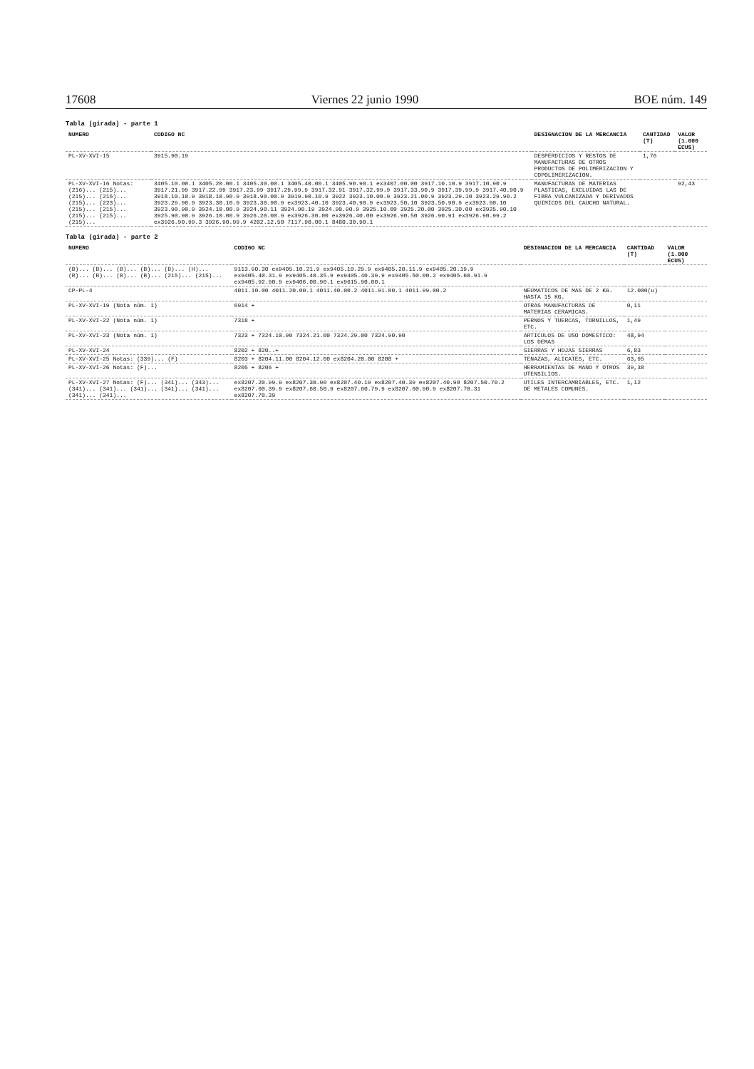17608 Viernes 22 junio 1990 BOE núm. 149
Tabla (girada) - parte 1
| NUMERO | CODIGO NC | DESIGNACION DE LA MERCANCIA | CANTIDAD (T) | VALOR (1.000 ECUS) |
| --- | --- | --- | --- | --- |
| PL-XV-XVI-15 | 3915.90.19 | DESPERDICIOS Y RESTOS DE MANUFACTURAS DE OTROS PRODUCTOS DE POLIMERIZACION Y COPOLIMERIZACION. | 1,76 | |
| PL-XV-XVI-16 Notas: (216)... (215)... (215)... (215)... (215)... (223)... (215)... (215)... (215)... (215)... (215)... | 3405.10.00.1 3405.20.00.1 3405.30.00.1 3405.40.00.1 3405.90.90.1 ex3407.00.00 3917.10.10.9 3917.10.90.9 3917.21.99 3917.22.99 3917.23.99 3917.29.99.9 3917.32.91 3917.32.99.9 3917.33.90.9 3917.39.99.9 3917.40.90.9 3918.10.10.9 3918.10.90.9 3918.90.00.9 3919.90.10.9 3922 3923.10.00.9 3923.21.00.9 3923.29.10 3923.29.90.2 3923.29.90.9 3923.30.10.9 3923.30.90.9 ex3923.40.10 3923.40.90.9 ex3923.50.10 3923.50.90.9 ex3923.90.10 3923.90.90.9 3924.10.00.9 3924.90.11 3924.90.19 3924.90.90.9 3925.10.00 3925.20.00 3925.30.00 ex3925.90.10 3925.90.90.9 3926.10.00.9 3926.20.00.9 ex3926.30.00 ex3926.40.00 ex3926.90.50 3926.90.91 ex3926.90.99.2 ex3926.90.99.3 3926.90.99.9 4202.12.50 7117.90.00.1 8480.30.90.1 | MANUFACTURAS DE MATERIAS PLASTICAS, EXCLUIDAS LAS DE FIBRA VULCANIZADA Y DERIVADOS QUIMICOS DEL CAUCHO NATURAL. | | 92,43 |
Tabla (girada) - parte 2
| NUMERO | CODIGO NC | DESIGNACION DE LA MERCANCIA | CANTIDAD (T) | VALOR (1.000 ECUS) |
| --- | --- | --- | --- | --- |
| (B)... (B)... (B)... (B)... (B)... (H)... (B)... (B)... (B)... (B)... (215)... (215)... | 9113.90.30 ex9405.10.21.9 ex9405.10.29.9 ex9405.20.11.9 ex9405.20.19.9 ex9405.40.31.9 ex9405.40.35.9 ex9405.40.39.9 ex9405.50.00.2 ex9405.60.91.9 ex9405.92.90.9 ex9406.00.90.1 ex9615.90.00.1 | | | |
| CP-PL-4 | 4011.10.00 4011.20.00.1 4011.40.00.2 4011.91.00.1 4011.99.00.2 | NEUMATICOS DE MAS DE 2 KG. HASTA 15 KG. | 12.000(u) | |
| PL-XV-XVI-19 (Nota núm. 1) | 6914 + | OTRAS MANUFACTURAS DE MATERIAS CERAMICAS. | 0,11 | |
| PL-XV-XVI-22 (Nota núm. 1) | 7318 + | PERNOS Y TUERCAS, TORNILLOS, ETC. | 1,49 | |
| PL-XV-XVI-23 (Nota núm. 1) | 7323 + 7324.10.90 7324.21.00 7324.29.00 7324.90.90 | ARTICULOS DE USO DOMESTICO: LOS DEMAS | 48,94 | |
| PL-XV-XVI-24 | 8202 + 820..+ | SIERRAS Y HOJAS SIERRAS | 6,83 | |
| PL-XV-XVI-25 Notas: (339)... (F) | 8203 + 8204.11.00 8204.12.00 ex8204.20.00 8208 + | TENAZAS, ALICATES, ETC. | 63,95 | |
| PL-XV-XVI-26 Notas: (F)... | 8205 + 8206 + | HERRAMIENTAS DE MANO Y OTROS UTENSILIOS. | 39,38 | |
| PL-XV-XVI-27 Notas: (F)... (341)... (343)... (341)... (341)... (341)... (341)... (341)... (341)... (341)... | ex8207.20.99.9 ex8207.30.90 ex8207.40.19 ex8207.40.39 ex8207.40.90 8207.50.70.2 ex8207.60.39.9 ex8207.60.50.9 ex8207.60.79.9 ex8207.60.90.9 ex8207.70.31 ex8207.70.39 | UTILES INTERCAMBIABLES, ETC. DE METALES COMUNES. | 1,12 | |